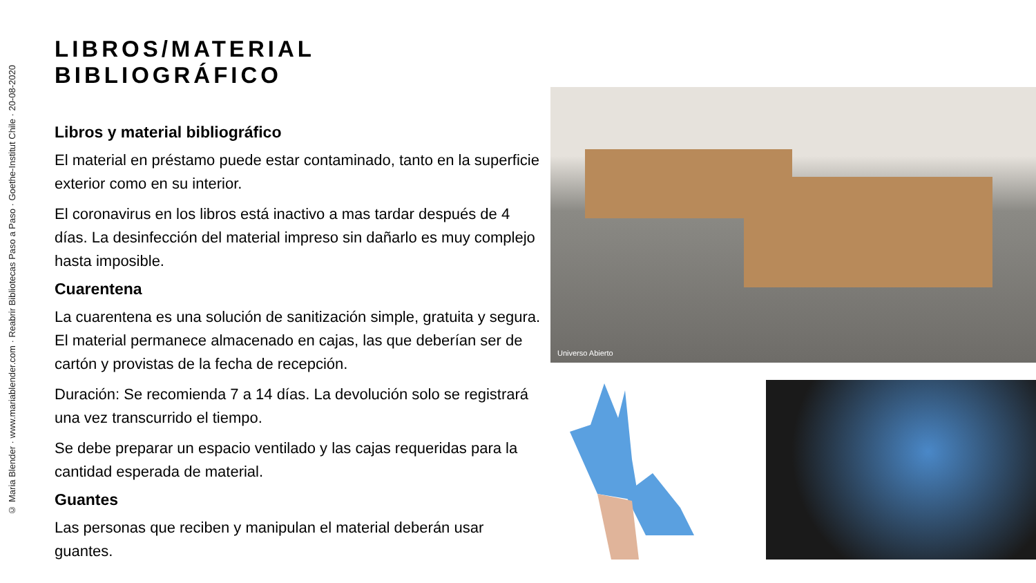© Maria Blender · www.mariablender.com · Reabrir Bibliotecas Paso a Paso · Goethe-Institut Chile · 20-08-2020
LIBROS/MATERIAL BIBLIOGRÁFICO
Libros y material bibliográfico
El material en préstamo puede estar contaminado, tanto en la superficie exterior como en su interior.
El coronavirus en los libros está inactivo a mas tardar después de 4 días. La desinfección del material impreso sin dañarlo es muy complejo hasta imposible.
Cuarentena
La cuarentena es una solución de sanitización simple, gratuita y segura. El material permanece almacenado en cajas, las que deberían ser de cartón y provistas de la fecha de recepción.
Duración: Se recomienda 7 a 14 días. La devolución solo se registrará una vez transcurrido el tiempo.
Se debe preparar un espacio ventilado y las cajas requeridas para la cantidad esperada de material.
Guantes
Las personas que reciben y manipulan el material deberán usar guantes.
Universo Abierto